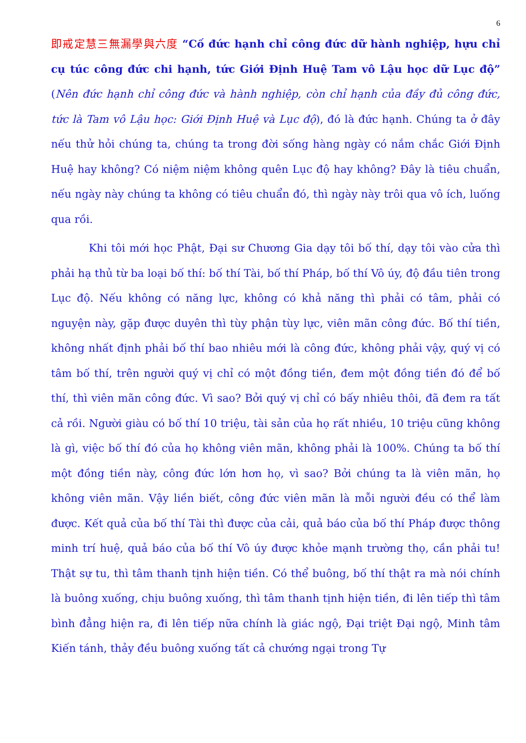6
即戒定慧三無漏學與六度 “Cố đức hạnh chỉ công đức dữ hành nghiệp, hựu chỉ cụ túc công đức chi hạnh, tức Giới Định Huệ Tam vô Lậu học dữ Lục độ” (Nên đức hạnh chỉ công đức và hành nghiệp, còn chỉ hạnh của đầy đủ công đức, tức là Tam vô Lậu học: Giới Định Huệ và Lục độ), đó là đức hạnh. Chúng ta ở đây nếu thử hỏi chúng ta, chúng ta trong đời sống hàng ngày có nắm chắc Giới Định Huệ hay không? Có niệm niệm không quên Lục độ hay không? Đây là tiêu chuẩn, nếu ngày này chúng ta không có tiêu chuẩn đó, thì ngày này trôi qua vô ích, luống qua rồi.
Khi tôi mới học Phật, Đại sư Chương Gia dạy tôi bố thí, dạy tôi vào cửa thì phải hạ thủ từ ba loại bố thí: bố thí Tài, bố thí Pháp, bố thí Vô úy, độ đầu tiên trong Lục độ. Nếu không có năng lực, không có khả năng thì phải có tâm, phải có nguyện này, gặp được duyên thì tùy phận tùy lực, viên mãn công đức. Bố thí tiền, không nhất định phải bố thí bao nhiêu mới là công đức, không phải vậy, quý vị có tâm bố thí, trên người quý vị chỉ có một đồng tiền, đem một đồng tiền đó để bố thí, thì viên mãn công đức. Vì sao? Bởi quý vị chỉ có bấy nhiêu thôi, đã đem ra tất cả rồi. Người giàu có bố thí 10 triệu, tài sản của họ rất nhiều, 10 triệu cũng không là gì, việc bố thí đó của họ không viên mãn, không phải là 100%. Chúng ta bố thí một đồng tiền này, công đức lớn hơn họ, vì sao? Bởi chúng ta là viên mãn, họ không viên mãn. Vậy liền biết, công đức viên mãn là mỗi người đều có thể làm được. Kết quả của bố thí Tài thì được của cải, quả báo của bố thí Pháp được thông minh trí huệ, quả báo của bố thí Vô úy được khỏe mạnh trường thọ, cần phải tu! Thật sự tu, thì tâm thanh tịnh hiện tiền. Có thể buông, bố thí thật ra mà nói chính là buông xuống, chịu buông xuống, thì tâm thanh tịnh hiện tiền, đi lên tiếp thì tâm bình đẳng hiện ra, đi lên tiếp nữa chính là giác ngộ, Đại triệt Đại ngộ, Minh tâm Kiến tánh, thảy đều buông xuống tất cả chướng ngại trong Tự